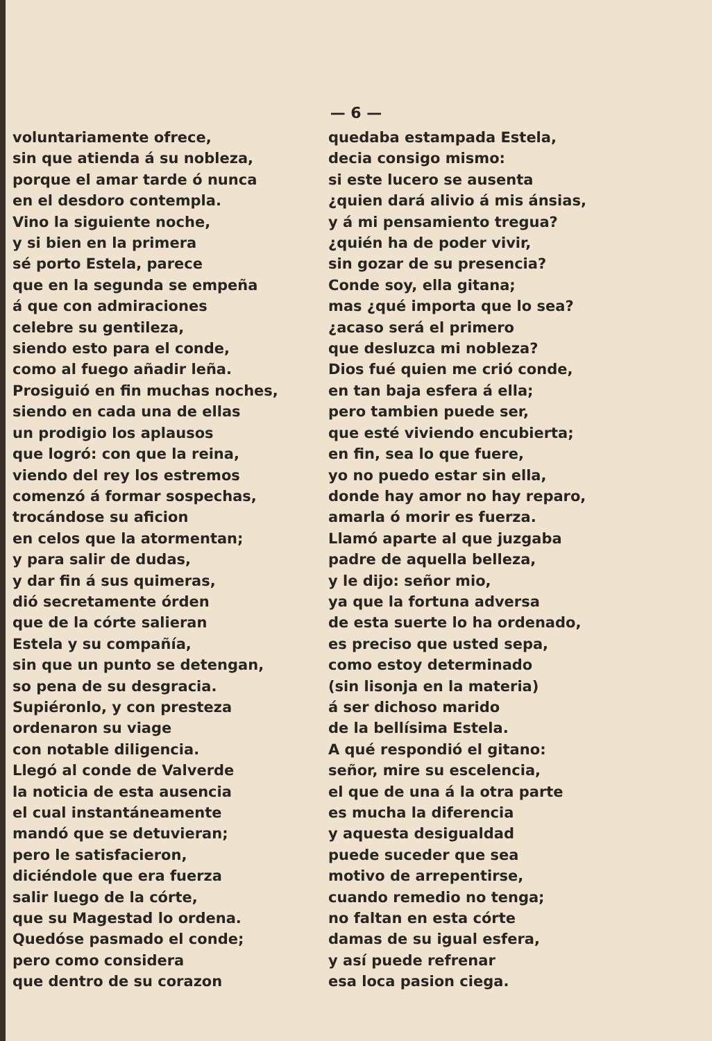— 6 —
voluntariamente ofrece,
sin que atienda á su nobleza,
porque el amar tarde ó nunca
en el desdoro contempla.
Vino la siguiente noche,
y si bien en la primera
sé porto Estela, parece
que en la segunda se empeña
á que con admiraciones
celebre su gentileza,
siendo esto para el conde,
como al fuego añadir leña.
Prosiguió en fin muchas noches,
siendo en cada una de ellas
un prodigio los aplausos
que logró: con que la reina,
viendo del rey los estremos
comenzó á formar sospechas,
trocándose su aficion
en celos que la atormentan;
y para salir de dudas,
y dar fin á sus quimeras,
dió secretamente órden
que de la córte salieran
Estela y su compañía,
sin que un punto se detengan,
so pena de su desgracia.
Supiéronlo, y con presteza
ordenaron su viage
con notable diligencia.
Llegó al conde de Valverde
la noticia de esta ausencia
el cual instantáneamente
mandó que se detuvieran;
pero le satisfacieron,
diciéndole que era fuerza
salir luego de la córte,
que su Magestad lo ordena.
Quedóse pasmado el conde;
pero como considera
que dentro de su corazon
quedaba estampada Estela,
decia consigo mismo:
si este lucero se ausenta
¿quien dará alivio á mis ánsias,
y á mi pensamiento tregua?
¿quién ha de poder vivir,
sin gozar de su presencia?
Conde soy, ella gitana;
mas ¿qué importa que lo sea?
¿acaso será el primero
que desluzca mi nobleza?
Dios fué quien me crió conde,
en tan baja esfera á ella;
pero tambien puede ser,
que esté viviendo encubierta;
en fin, sea lo que fuere,
yo no puedo estar sin ella,
donde hay amor no hay reparo,
amarla ó morir es fuerza.
Llamó aparte al que juzgaba
padre de aquella belleza,
y le dijo: señor mio,
ya que la fortuna adversa
de esta suerte lo ha ordenado,
es preciso que usted sepa,
como estoy determinado
(sin lisonja en la materia)
á ser dichoso marido
de la bellísima Estela.
A qué respondió el gitano:
señor, mire su escelencia,
el que de una á la otra parte
es mucha la diferencia
y aquesta desigualdad
puede suceder que sea
motivo de arrepentirse,
cuando remedio no tenga;
no faltan en esta córte
damas de su igual esfera,
y así puede refrenar
esa loca pasion ciega.